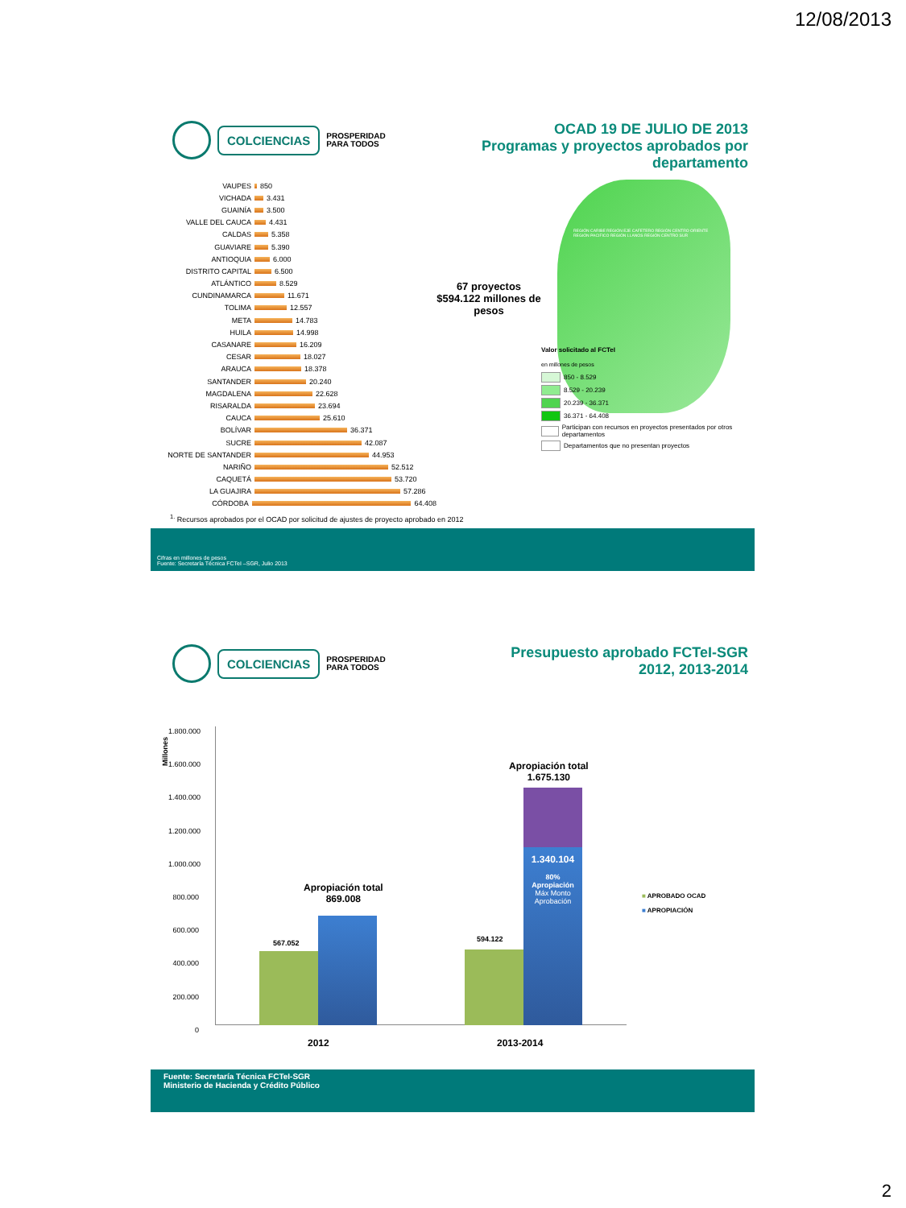12/08/2013
COLCIENCIAS
PROSPERIDAD
PARA TODOS
OCAD 19 DE JULIO DE 2013
Programas y proyectos aprobados por departamento
VAUPES 850
VICHADA 3.431
GUAINÍA 3.500
VALLE DEL CAUCA 4.431
CALDAS 5.358
GUAVIARE 5.390
ANTIOQUIA 6.000
DISTRITO CAPITAL 6.500
ATLÁNTICO 8.529
CUNDINAMARCA 11.671
TOLIMA 12.557
META 14.783
HUILA 14.998
CASANARE 16.209
CESAR 18.027
ARAUCA 18.378
SANTANDER 20.240
MAGDALENA 22.628
RISARALDA 23.694
CAUCA 25.610
BOLÍVAR 36.371
SUCRE 42.087
NORTE DE SANTANDER 44.953
NARIÑO 52.512
CAQUETÁ 53.720
LA GUAJIRA 57.286
CÓRDOBA 64.408
67 proyectos
$594.122 millones de pesos
REGIÓN CARIBE REGIÓN EJE CAFETERO REGIÓN CENTRO ORIENTE REGIÓN PACIFICO REGIÓN LLANOS REGIÓN CENTRO SUR
Valor solicitado al FCTeI
en millones de pesos
850 - 8.529
8.529 - 20.239
20.239 - 36.371
36.371 - 64.408
Participan con recursos en proyectos presentados por otros departamentos
Departamentos que no presentan proyectos
<sup>1.</sup> Recursos aprobados por el OCAD por solicitud de ajustes de proyecto aprobado en 2012
Cifras en millones de pesos
Fuente: Secretaría Técnica FCTeI –SGR, Julio 2013
COLCIENCIAS
PROSPERIDAD
PARA TODOS
Presupuesto aprobado FCTeI-SGR
2012, 2013-2014
Millones
1.800.000
1.600.000
1.400.000
1.200.000
1.000.000
800.000
600.000
400.000
200.000
0
567.052 594.122
Apropiación total
869.008
Apropiación total
1.675.130
1.340.104
80%
Apropiación
Máx Monto Aprobación
2012 2013-2014
■ APROBADO OCAD
■ APROPIACIÓN
Fuente: Secretaría Técnica FCTeI-SGR
Ministerio de Hacienda y Crédito Público
2